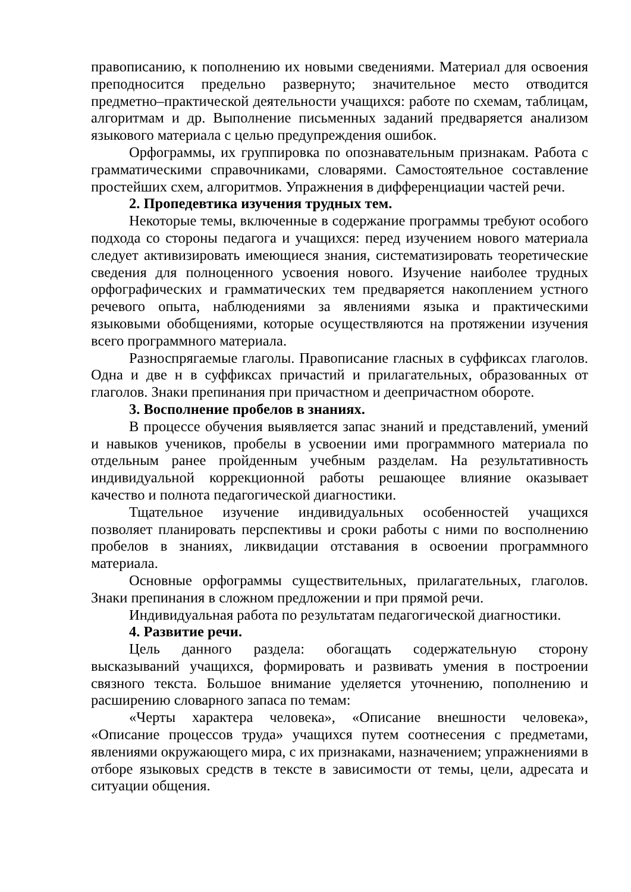правописанию, к пополнению их новыми сведениями. Материал для освоения преподносится предельно развернуто; значительное место отводится предметно–практической деятельности учащихся: работе по схемам, таблицам, алгоритмам и др. Выполнение письменных заданий предваряется анализом языкового материала с целью предупреждения ошибок.
Орфограммы, их группировка по опознавательным признакам. Работа с грамматическими справочниками, словарями. Самостоятельное составление простейших схем, алгоритмов. Упражнения в дифференциации частей речи.
2. Пропедевтика изучения трудных тем.
Некоторые темы, включенные в содержание программы требуют особого подхода со стороны педагога и учащихся: перед изучением нового материала следует активизировать имеющиеся знания, систематизировать теоретические сведения для полноценного усвоения нового. Изучение наиболее трудных орфографических и грамматических тем предваряется накоплением устного речевого опыта, наблюдениями за явлениями языка и практическими языковыми обобщениями, которые осуществляются на протяжении изучения всего программного материала.
Разноспрягаемые глаголы. Правописание гласных в суффиксах глаголов. Одна и две н в суффиксах причастий и прилагательных, образованных от глаголов. Знаки препинания при причастном и деепричастном обороте.
3. Восполнение пробелов в знаниях.
В процессе обучения выявляется запас знаний и представлений, умений и навыков учеников, пробелы в усвоении ими программного материала по отдельным ранее пройденным учебным разделам. На результативность индивидуальной коррекционной работы решающее влияние оказывает качество и полнота педагогической диагностики.
Тщательное изучение индивидуальных особенностей учащихся позволяет планировать перспективы и сроки работы с ними по восполнению пробелов в знаниях, ликвидации отставания в освоении программного материала.
Основные орфограммы существительных, прилагательных, глаголов. Знаки препинания в сложном предложении и при прямой речи.
Индивидуальная работа по результатам педагогической диагностики.
4. Развитие речи.
Цель данного раздела: обогащать содержательную сторону высказываний учащихся, формировать и развивать умения в построении связного текста. Большое внимание уделяется уточнению, пополнению и расширению словарного запаса по темам:
«Черты характера человека», «Описание внешности человека», «Описание процессов труда» учащихся путем соотнесения с предметами, явлениями окружающего мира, с их признаками, назначением; упражнениями в отборе языковых средств в тексте в зависимости от темы, цели, адресата и ситуации общения.